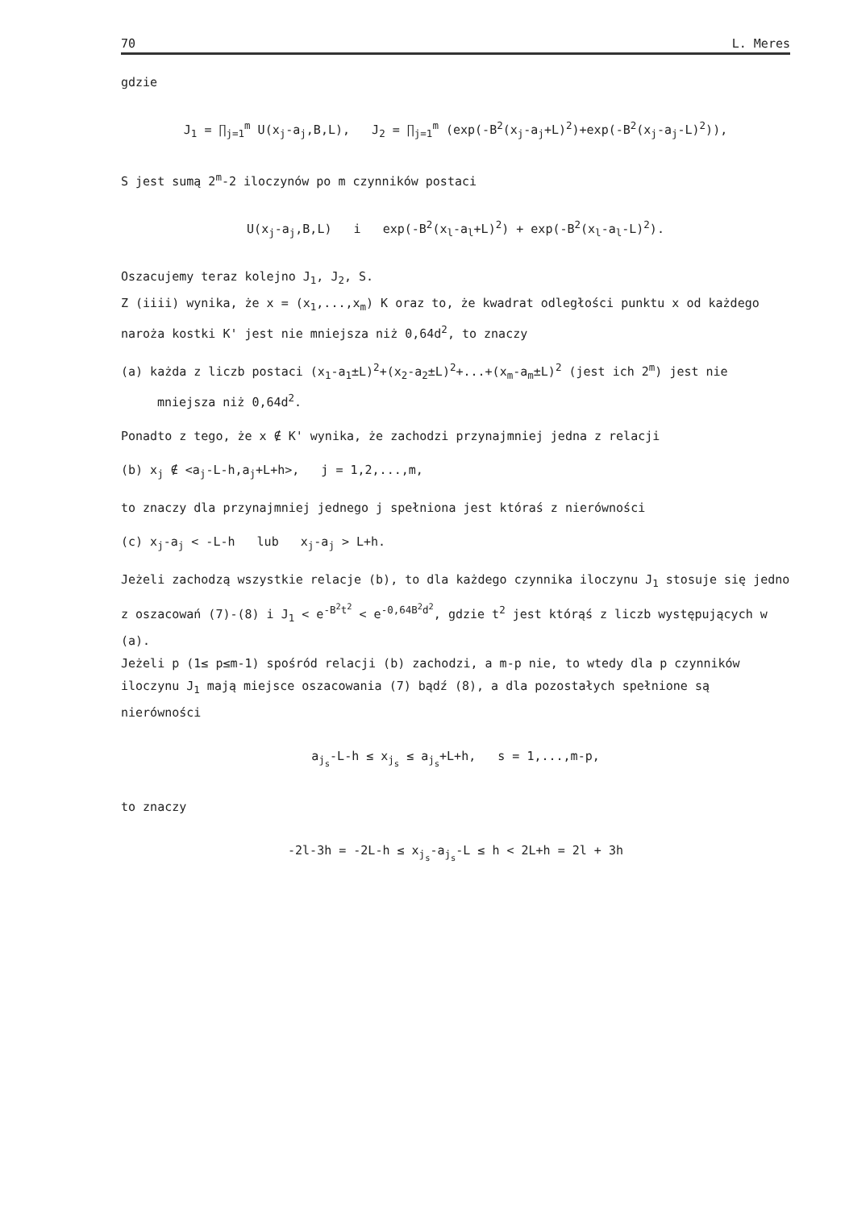70 L. Meres
gdzie
J<sub>1</sub> = ∏<sub>j=1</sub><sup>m</sup> U(x<sub>j</sub>-a<sub>j</sub>,B,L), J<sub>2</sub> = ∏<sub>j=1</sub><sup>m</sup> (exp(-B<sup>2</sup>(x<sub>j</sub>-a<sub>j</sub>+L)<sup>2</sup>)+exp(-B<sup>2</sup>(x<sub>j</sub>-a<sub>j</sub>-L)<sup>2</sup>)),
S jest sumą 2<sup>m</sup>-2 iloczynów po m czynników postaci
U(x<sub>j</sub>-a<sub>j</sub>,B,L) i exp(-B<sup>2</sup>(x<sub>l</sub>-a<sub>l</sub>+L)<sup>2</sup>) + exp(-B<sup>2</sup>(x<sub>l</sub>-a<sub>l</sub>-L)<sup>2</sup>).
Oszacujemy teraz kolejno J<sub>1</sub>, J<sub>2</sub>, S.
Z (iiii) wynika, że x = (x<sub>1</sub>,...,x<sub>m</sub>) K oraz to, że kwadrat odległości punktu x od każdego naroża kostki K' jest nie mniejsza niż 0,64d<sup>2</sup>, to znaczy
(a) każda z liczb postaci (x<sub>1</sub>-a<sub>1</sub>±L)<sup>2</sup>+(x<sub>2</sub>-a<sub>2</sub>±L)<sup>2</sup>+...+(x<sub>m</sub>-a<sub>m</sub>±L)<sup>2</sup> (jest ich 2<sup>m</sup>) jest nie mniejsza niż 0,64d<sup>2</sup>.
Ponadto z tego, że x ∉ K' wynika, że zachodzi przynajmniej jedna z relacji
(b) x<sub>j</sub> ∉ <a<sub>j</sub>-L-h,a<sub>j</sub>+L+h>, j = 1,2,...,m,
to znaczy dla przynajmniej jednego j spełniona jest któraś z nierówności
(c) x<sub>j</sub>-a<sub>j</sub> < -L-h lub x<sub>j</sub>-a<sub>j</sub> > L+h.
Jeżeli zachodzą wszystkie relacje (b), to dla każdego czynnika iloczynu J<sub>1</sub> stosuje się jedno z oszacowań (7)-(8) i J<sub>1</sub> < e<sup>-B<sup>2</sup>t<sup>2</sup></sup> < e<sup>-0,64B<sup>2</sup>d<sup>2</sup></sup>, gdzie t<sup>2</sup> jest którąś z liczb występujących w (a).
Jeżeli p (1≤ p≤m-1) spośród relacji (b) zachodzi, a m-p nie, to wtedy dla p czynników iloczynu J<sub>1</sub> mają miejsce oszacowania (7) bądź (8), a dla pozostałych spełnione są nierówności
a<sub>j<sub>s</sub></sub>-L-h ≤ x<sub>j<sub>s</sub></sub> ≤ a<sub>j<sub>s</sub></sub>+L+h, s = 1,...,m-p,
to znaczy
-2l-3h = -2L-h ≤ x<sub>j<sub>s</sub></sub>-a<sub>j<sub>s</sub></sub>-L ≤ h < 2L+h = 2l + 3h